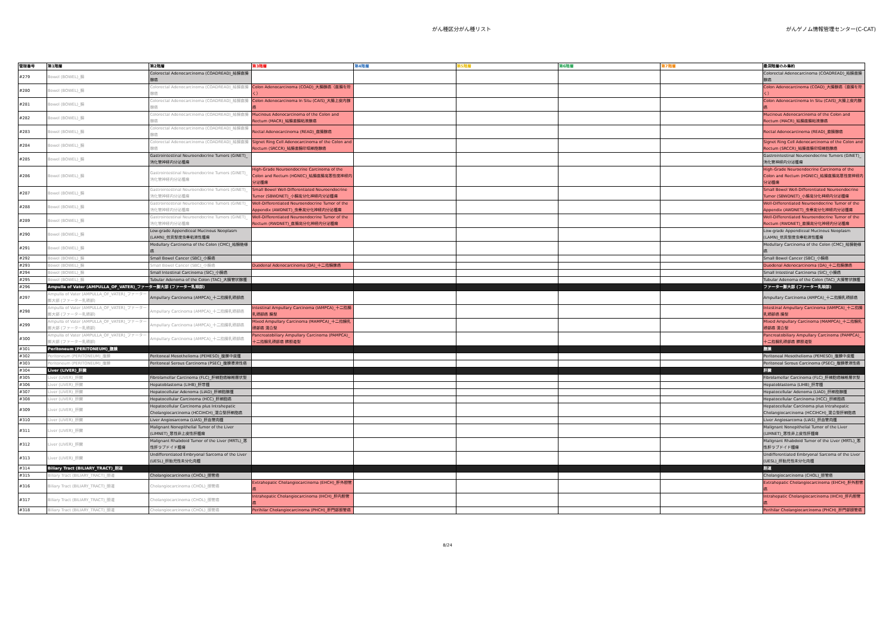がん種区分がん種リスト がんゲノム情報管理センター(C-CAT)
| 管理番号 | 第1階層 | 第2階層 | 第3階層 | 第4階層 | 第5階層 | 第6階層 | 第7階層 | 最深階層のみ集約 |
| --- | --- | --- | --- | --- | --- | --- | --- | --- |
| #279 | Bowel (BOWEL)_腸 | Colorectal Adenocarcinoma (COADREAD)_結腸直腸腺癌 | | | | | | Colorectal Adenocarcinoma (COADREAD)_結腸直腸腺癌 |
| #280 | Bowel (BOWEL)_腸 | Colorectal Adenocarcinoma (COADREAD)_結腸直腸腺癌 | Colon Adenocarcinoma (COAD)_大腸腺癌（直腸を除く） | | | | | Colon Adenocarcinoma (COAD)_大腸腺癌（直腸を除く） |
| #281 | Bowel (BOWEL)_腸 | Colorectal Adenocarcinoma (COADREAD)_結腸直腸腺癌 | Colon Adenocarcinoma In Situ (CAIS)_大腸上皮内腺癌 | | | | | Colon Adenocarcinoma In Situ (CAIS)_大腸上皮内腺癌 |
| #282 | Bowel (BOWEL)_腸 | Colorectal Adenocarcinoma (COADREAD)_結腸直腸腺癌 | Mucinous Adenocarcinoma of the Colon and Rectum (MACR)_結腸直腸粘液腺癌 | | | | | Mucinous Adenocarcinoma of the Colon and Rectum (MACR)_結腸直腸粘液腺癌 |
| #283 | Bowel (BOWEL)_腸 | Colorectal Adenocarcinoma (COADREAD)_結腸直腸腺癌 | Rectal Adenocarcinoma (READ)_直腸腺癌 | | | | | Rectal Adenocarcinoma (READ)_直腸腺癌 |
| #284 | Bowel (BOWEL)_腸 | Colorectal Adenocarcinoma (COADREAD)_結腸直腸腺癌 | Signet Ring Cell Adenocarcinoma of the Colon and Rectum (SRCCR)_結腸直腸印環細胞腺癌 | | | | | Signet Ring Cell Adenocarcinoma of the Colon and Rectum (SRCCR)_結腸直腸印環細胞腺癌 |
| #285 | Bowel (BOWEL)_腸 | Gastrointestinal Neuroendocrine Tumors (GINET)_消化管神経内分泌腫瘍 | | | | | | Gastrointestinal Neuroendocrine Tumors (GINET)_消化管神経内分泌腫瘍 |
| #286 | Bowel (BOWEL)_腸 | Gastrointestinal Neuroendocrine Tumors (GINET)_消化管神経内分泌腫瘍 | High-Grade Neuroendocrine Carcinoma of the Colon and Rectum (HGNEC)_結腸直腸高悪性度神経内分泌腫瘍 | | | | | High-Grade Neuroendocrine Carcinoma of the Colon and Rectum (HGNEC)_結腸直腸高悪性度神経内分泌腫瘍 |
| #287 | Bowel (BOWEL)_腸 | Gastrointestinal Neuroendocrine Tumors (GINET)_消化管神経内分泌腫瘍 | Small Bowel Well-Differentiated Neuroendocrine Tumor (SBWDNET)_小腸高分化神経内分泌腫瘍 | | | | | Small Bowel Well-Differentiated Neuroendocrine Tumor (SBWDNET)_小腸高分化神経内分泌腫瘍 |
| #288 | Bowel (BOWEL)_腸 | Gastrointestinal Neuroendocrine Tumors (GINET)_消化管神経内分泌腫瘍 | Well-Differentiated Neuroendocrine Tumor of the Appendix (AWDNET)_虫垂高分化神経内分泌腫瘍 | | | | | Well-Differentiated Neuroendocrine Tumor of the Appendix (AWDNET)_虫垂高分化神経内分泌腫瘍 |
| #289 | Bowel (BOWEL)_腸 | Gastrointestinal Neuroendocrine Tumors (GINET)_消化管神経内分泌腫瘍 | Well-Differentiated Neuroendocrine Tumor of the Rectum (RWDNET)_直腸高分化神経内分泌腫瘍 | | | | | Well-Differentiated Neuroendocrine Tumor of the Rectum (RWDNET)_直腸高分化神経内分泌腫瘍 |
| #290 | Bowel (BOWEL)_腸 | Low-grade Appendiceal Mucinous Neoplasm (LAMN)_低異型度虫垂粘液性腫瘍 | | | | | | Low-grade Appendiceal Mucinous Neoplasm (LAMN)_低異型度虫垂粘液性腫瘍 |
| #291 | Bowel (BOWEL)_腸 | Medullary Carcinoma of the Colon (CMC)_結腸髄様癌 | | | | | | Medullary Carcinoma of the Colon (CMC)_結腸髄様癌 |
| #292 | Bowel (BOWEL)_腸 | Small Bowel Cancer (SBC)_小腸癌 | | | | | | Small Bowel Cancer (SBC)_小腸癌 |
| #293 | Bowel (BOWEL)_腸 | Small Bowel Cancer (SBC)_小腸癌 | Duodenal Adenocarcinoma (DA)_十二指腸腺癌 | | | | | Duodenal Adenocarcinoma (DA)_十二指腸腺癌 |
| #294 | Bowel (BOWEL)_腸 | Small Intestinal Carcinoma (SIC)_小腸癌 | | | | | | Small Intestinal Carcinoma (SIC)_小腸癌 |
| #295 | Bowel (BOWEL)_腸 | Tubular Adenoma of the Colon (TAC)_大腸管状腺腫 | | | | | | Tubular Adenoma of the Colon (TAC)_大腸管状腺腫 |
| #296 | Ampulla of Vater (AMPULLA_OF_VATER)_ファーター膨大部 (ファーター乳頭部) | | | | | | | ファーター膨大部 (ファーター乳頭部) |
| #297 | Ampulla of Vater (AMPULLA_OF_VATER)_ファーター膨大部 (ファーター乳頭部) | Ampullary Carcinoma (AMPCA)_十二指腸乳頭部癌 | | | | | | Ampullary Carcinoma (AMPCA)_十二指腸乳頭部癌 |
| #298 | Ampulla of Vater (AMPULLA_OF_VATER)_ファーター膨大部 (ファーター乳頭部) | Ampullary Carcinoma (AMPCA)_十二指腸乳頭部癌 | Intestinal Ampullary Carcinoma (IAMPCA)_十二指腸乳頭部癌 腸型 | | | | | Intestinal Ampullary Carcinoma (IAMPCA)_十二指腸乳頭部癌 腸型 |
| #299 | Ampulla of Vater (AMPULLA_OF_VATER)_ファーター膨大部 (ファーター乳頭部) | Ampullary Carcinoma (AMPCA)_十二指腸乳頭部癌 | Mixed Ampullary Carcinoma (MAMPCA)_十二指腸乳頭部癌 混合型 | | | | | Mixed Ampullary Carcinoma (MAMPCA)_十二指腸乳頭部癌 混合型 |
| #300 | Ampulla of Vater (AMPULLA_OF_VATER)_ファーター膨大部 (ファーター乳頭部) | Ampullary Carcinoma (AMPCA)_十二指腸乳頭部癌 | Pancreatobiliary Ampullary Carcinoma (PAMPCA)_十二指腸乳頭部癌 膵胆道型 | | | | | Pancreatobiliary Ampullary Carcinoma (PAMPCA)_十二指腸乳頭部癌 膵胆道型 |
| #301 | Peritoneum (PERITONEUM)_腹膜 | | | | | | | 腹膜 |
| #302 | Peritoneum (PERITONEUM)_腹膜 | Peritoneal Mesothelioma (PEMESO)_腹膜中皮腫 | | | | | | Peritoneal Mesothelioma (PEMESO)_腹膜中皮腫 |
| #303 | Peritoneum (PERITONEUM)_腹膜 | Peritoneal Serous Carcinoma (PSEC)_腹膜漿液性癌 | | | | | | Peritoneal Serous Carcinoma (PSEC)_腹膜漿液性癌 |
| #304 | Liver (LIVER)_肝臓 | | | | | | | 肝臓 |
| #305 | Liver (LIVER)_肝臓 | Fibrolamellar Carcinoma (FLC)_肝細胞癌線維層状型 | | | | | | Fibrolamellar Carcinoma (FLC)_肝細胞癌線維層状型 |
| #306 | Liver (LIVER)_肝臓 | Hepatoblastoma (LIHB)_肝芽腫 | | | | | | Hepatoblastoma (LIHB)_肝芽腫 |
| #307 | Liver (LIVER)_肝臓 | Hepatocellular Adenoma (LIAD)_肝細胞腺腫 | | | | | | Hepatocellular Adenoma (LIAD)_肝細胞腺腫 |
| #308 | Liver (LIVER)_肝臓 | Hepatocellular Carcinoma (HCC)_肝細胞癌 | | | | | | Hepatocellular Carcinoma (HCC)_肝細胞癌 |
| #309 | Liver (LIVER)_肝臓 | Hepatocellular Carcinoma plus Intrahepatic Cholangiocarcinoma (HCCIHCH)_混合型肝細胞癌 | | | | | | Hepatocellular Carcinoma plus Intrahepatic Cholangiocarcinoma (HCCIHCH)_混合型肝細胞癌 |
| #310 | Liver (LIVER)_肝臓 | Liver Angiosarcoma (LIAS)_肝血管肉腫 | | | | | | Liver Angiosarcoma (LIAS)_肝血管肉腫 |
| #311 | Liver (LIVER)_肝臓 | Malignant Nonepithelial Tumor of the Liver (LIMNET)_悪性非上皮性肝腫瘍 | | | | | | Malignant Nonepithelial Tumor of the Liver (LIMNET)_悪性非上皮性肝腫瘍 |
| #312 | Liver (LIVER)_肝臓 | Malignant Rhabdoid Tumor of the Liver (MRTL)_悪性肝ラブドイド腫瘍 | | | | | | Malignant Rhabdoid Tumor of the Liver (MRTL)_悪性肝ラブドイド腫瘍 |
| #313 | Liver (LIVER)_肝臓 | Undifferentiated Embryonal Sarcoma of the Liver (UESL)_肝胎児性未分化肉腫 | | | | | | Undifferentiated Embryonal Sarcoma of the Liver (UESL)_肝胎児性未分化肉腫 |
| #314 | Biliary Tract (BILIARY_TRACT)_胆道 | | | | | | | 胆道 |
| #315 | Biliary Tract (BILIARY_TRACT)_胆道 | Cholangiocarcinoma (CHOL)_胆管癌 | | | | | | Cholangiocarcinoma (CHOL)_胆管癌 |
| #316 | Biliary Tract (BILIARY_TRACT)_胆道 | Cholangiocarcinoma (CHOL)_胆管癌 | Extrahepatic Cholangiocarcinoma (EHCH)_肝外胆管癌 | | | | | Extrahepatic Cholangiocarcinoma (EHCH)_肝外胆管癌 |
| #317 | Biliary Tract (BILIARY_TRACT)_胆道 | Cholangiocarcinoma (CHOL)_胆管癌 | Intrahepatic Cholangiocarcinoma (IHCH)_肝内胆管癌 | | | | | Intrahepatic Cholangiocarcinoma (IHCH)_肝内胆管癌 |
| #318 | Biliary Tract (BILIARY_TRACT)_胆道 | Cholangiocarcinoma (CHOL)_胆管癌 | Perihilar Cholangiocarcinoma (PHCH)_肝門部胆管癌 | | | | | Perihilar Cholangiocarcinoma (PHCH)_肝門部胆管癌 |
8/24